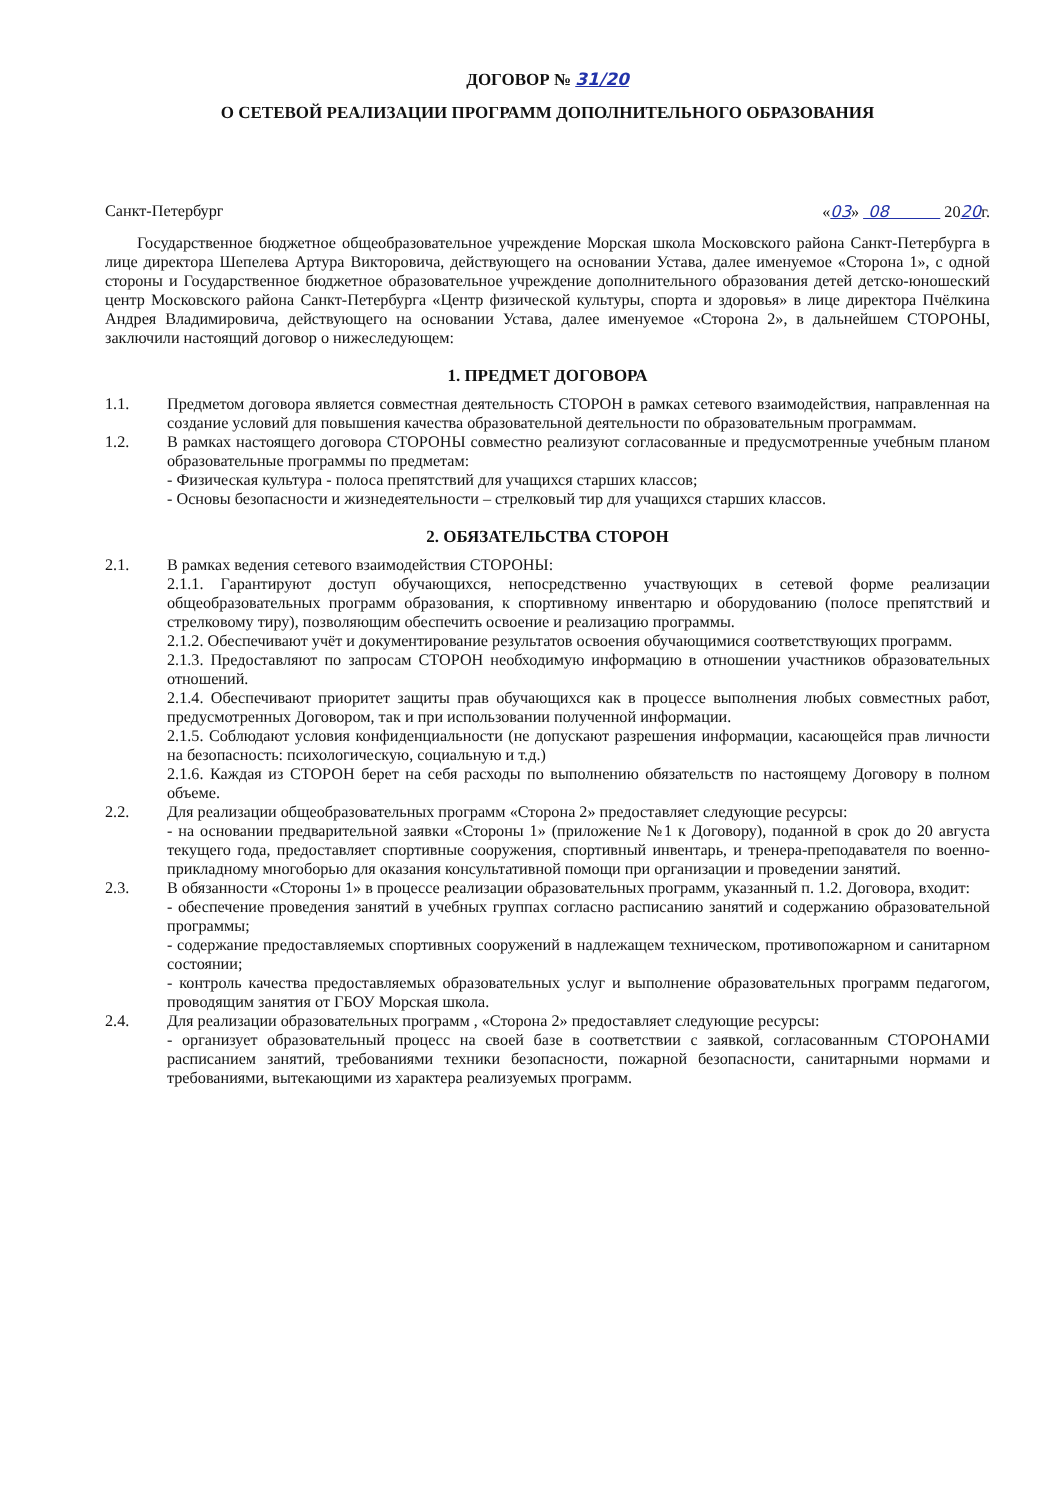ДОГОВОР № 31/20
О СЕТЕВОЙ РЕАЛИЗАЦИИ ПРОГРАММ ДОПОЛНИТЕЛЬНОГО ОБРАЗОВАНИЯ
Санкт-Петербург «03» 08 2020г.
Государственное бюджетное общеобразовательное учреждение Морская школа Московского района Санкт-Петербурга в лице директора Шепелева Артура Викторовича, действующего на основании Устава, далее именуемое «Сторона 1», с одной стороны и Государственное бюджетное образовательное учреждение дополнительного образования детей детско-юношеский центр Московского района Санкт-Петербурга «Центр физической культуры, спорта и здоровья» в лице директора Пчёлкина Андрея Владимировича, действующего на основании Устава, далее именуемое «Сторона 2», в дальнейшем СТОРОНЫ, заключили настоящий договор о нижеследующем:
1. ПРЕДМЕТ ДОГОВОРА
1.1. Предметом договора является совместная деятельность СТОРОН в рамках сетевого взаимодействия, направленная на создание условий для повышения качества образовательной деятельности по образовательным программам.
1.2. В рамках настоящего договора СТОРОНЫ совместно реализуют согласованные и предусмотренные учебным планом образовательные программы по предметам:
- Физическая культура - полоса препятствий для учащихся старших классов;
- Основы безопасности и жизнедеятельности – стрелковый тир для учащихся старших классов.
2. ОБЯЗАТЕЛЬСТВА СТОРОН
2.1. В рамках ведения сетевого взаимодействия СТОРОНЫ:
2.1.1. Гарантируют доступ обучающихся, непосредственно участвующих в сетевой форме реализации общеобразовательных программ образования, к спортивному инвентарю и оборудованию (полосе препятствий и стрелковому тиру), позволяющим обеспечить освоение и реализацию программы.
2.1.2. Обеспечивают учёт и документирование результатов освоения обучающимися соответствующих программ.
2.1.3. Предоставляют по запросам СТОРОН необходимую информацию в отношении участников образовательных отношений.
2.1.4. Обеспечивают приоритет защиты прав обучающихся как в процессе выполнения любых совместных работ, предусмотренных Договором, так и при использовании полученной информации.
2.1.5. Соблюдают условия конфиденциальности (не допускают разрешения информации, касающейся прав личности на безопасность: психологическую, социальную и т.д.)
2.1.6. Каждая из СТОРОН берет на себя расходы по выполнению обязательств по настоящему Договору в полном объеме.
2.2. Для реализации общеобразовательных программ «Сторона 2» предоставляет следующие ресурсы:
- на основании предварительной заявки «Стороны 1» (приложение №1 к Договору), поданной в срок до 20 августа текущего года, предоставляет спортивные сооружения, спортивный инвентарь, и тренера-преподавателя по военно-прикладному многоборью для оказания консультативной помощи при организации и проведении занятий.
2.3. В обязанности «Стороны 1» в процессе реализации образовательных программ, указанный п. 1.2. Договора, входит:
- обеспечение проведения занятий в учебных группах согласно расписанию занятий и содержанию образовательной программы;
- содержание предоставляемых спортивных сооружений в надлежащем техническом, противопожарном и санитарном состоянии;
- контроль качества предоставляемых образовательных услуг и выполнение образовательных программ педагогом, проводящим занятия от ГБОУ Морская школа.
2.4. Для реализации образовательных программ , «Сторона 2» предоставляет следующие ресурсы:
- организует образовательный процесс на своей базе в соответствии с заявкой, согласованным СТОРОНАМИ расписанием занятий, требованиями техники безопасности, пожарной безопасности, санитарными нормами и требованиями, вытекающими из характера реализуемых программ.